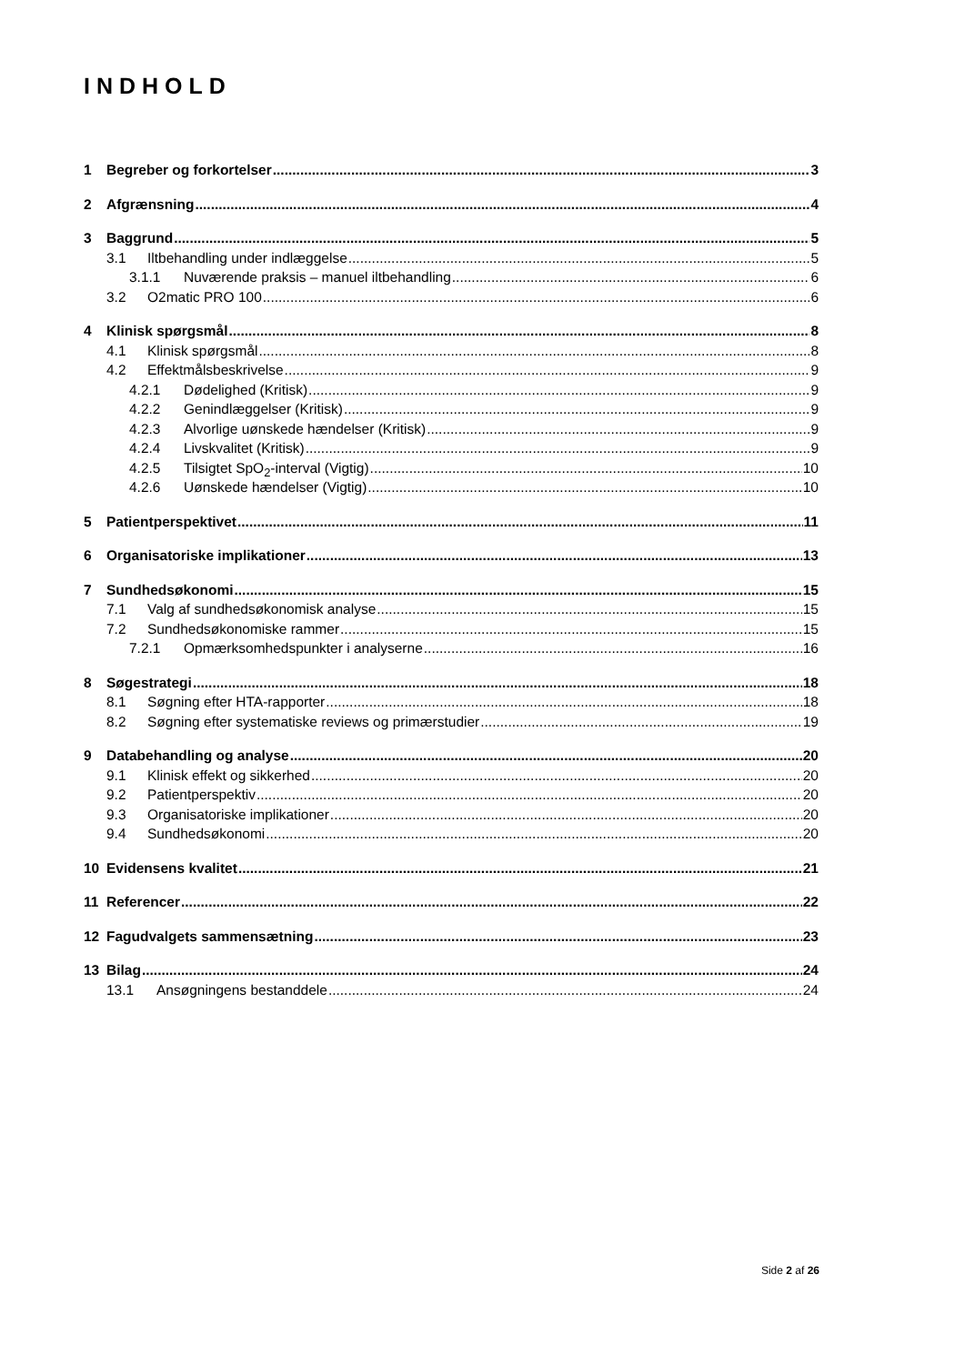INDHOLD
1 Begreber og forkortelser 3
2 Afgrænsning 4
3 Baggrund 5
3.1 Iltbehandling under indlæggelse 5
3.1.1 Nuværende praksis – manuel iltbehandling 6
3.2 O2matic PRO 100 6
4 Klinisk spørgsmål 8
4.1 Klinisk spørgsmål 8
4.2 Effektmålsbeskrivelse 9
4.2.1 Dødelighed (Kritisk) 9
4.2.2 Genindlæggelser (Kritisk) 9
4.2.3 Alvorlige uønskede hændelser (Kritisk) 9
4.2.4 Livskvalitet (Kritisk) 9
4.2.5 Tilsigtet SpO<sub>2</sub>-interval (Vigtig) 10
4.2.6 Uønskede hændelser (Vigtig) 10
5 Patientperspektivet 11
6 Organisatoriske implikationer 13
7 Sundhedsøkonomi 15
7.1 Valg af sundhedsøkonomisk analyse 15
7.2 Sundhedsøkonomiske rammer 15
7.2.1 Opmærksomhedspunkter i analyserne 16
8 Søgestrategi 18
8.1 Søgning efter HTA-rapporter 18
8.2 Søgning efter systematiske reviews og primærstudier 19
9 Databehandling og analyse 20
9.1 Klinisk effekt og sikkerhed 20
9.2 Patientperspektiv 20
9.3 Organisatoriske implikationer 20
9.4 Sundhedsøkonomi 20
10 Evidensens kvalitet 21
11 Referencer 22
12 Fagudvalgets sammensætning 23
13 Bilag 24
13.1 Ansøgningens bestanddele 24
Side 2 af 26